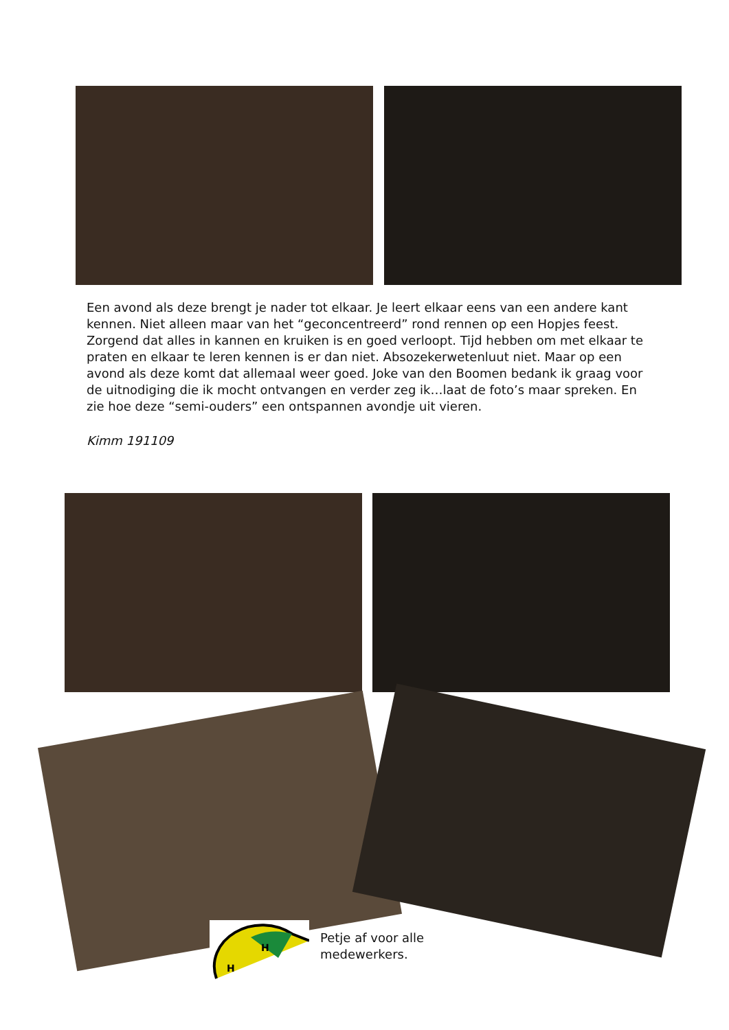Een avond als deze brengt je nader tot elkaar. Je leert elkaar eens van een andere kant kennen. Niet alleen maar van het “geconcentreerd” rond rennen op een Hopjes feest. Zorgend dat alles in kannen en kruiken is en goed verloopt. Tijd hebben om met elkaar te praten en elkaar te leren kennen is er dan niet. Absozekerwetenluut niet. Maar op een avond als deze komt dat allemaal weer goed. Joke van den Boomen bedank ik graag voor de uitnodiging die ik mocht ontvangen en verder zeg ik…laat de foto’s maar spreken. En zie hoe deze “semi-ouders” een ontspannen avondje uit vieren.
Kimm 191109
H
H
Petje af voor alle
medewerkers.